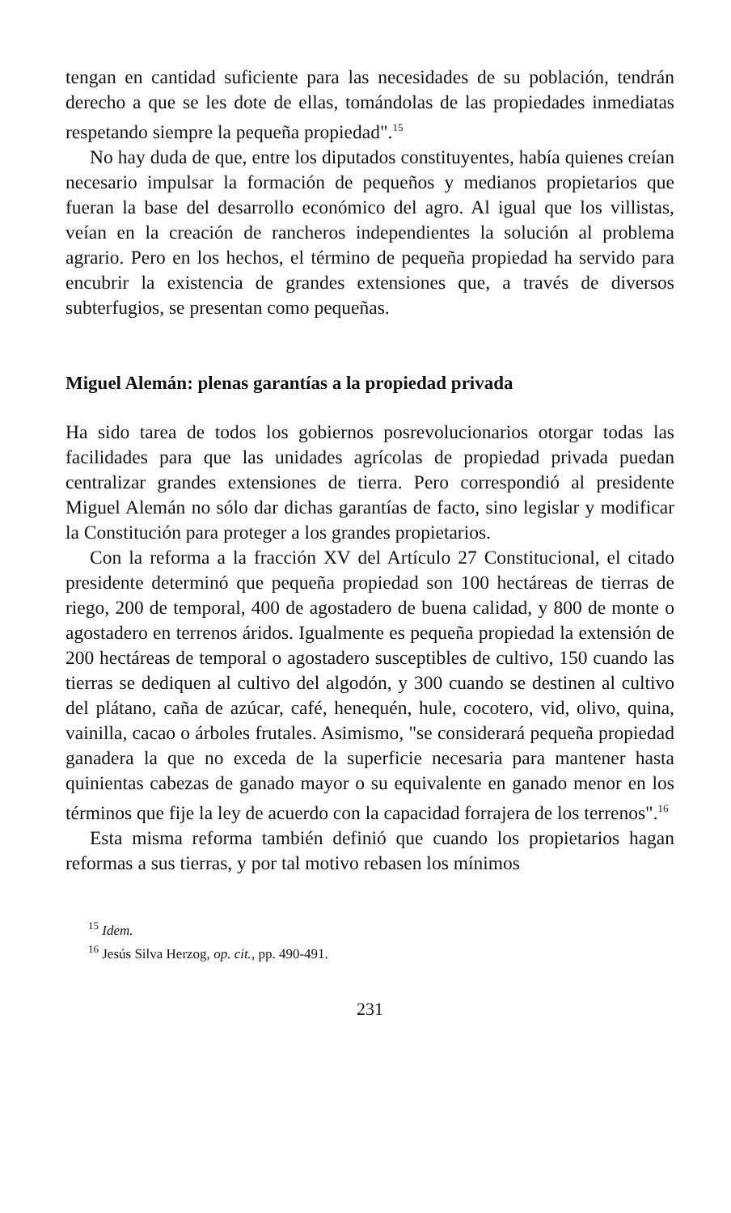tengan en cantidad suficiente para las necesidades de su población, tendrán derecho a que se les dote de ellas, tomándolas de las propiedades inmediatas respetando siempre la pequeña propiedad".<sup>15</sup>
No hay duda de que, entre los diputados constituyentes, había quienes creían necesario impulsar la formación de pequeños y medianos propietarios que fueran la base del desarrollo económico del agro. Al igual que los villistas, veían en la creación de rancheros independientes la solución al problema agrario. Pero en los hechos, el término de pequeña propiedad ha servido para encubrir la existencia de grandes extensiones que, a través de diversos subterfugios, se presentan como pequeñas.
Miguel Alemán: plenas garantías a la propiedad privada
Ha sido tarea de todos los gobiernos posrevolucionarios otorgar todas las facilidades para que las unidades agrícolas de propiedad privada puedan centralizar grandes extensiones de tierra. Pero correspondió al presidente Miguel Alemán no sólo dar dichas garantías de facto, sino legislar y modificar la Constitución para proteger a los grandes propietarios.
Con la reforma a la fracción XV del Artículo 27 Constitucional, el citado presidente determinó que pequeña propiedad son 100 hectáreas de tierras de riego, 200 de temporal, 400 de agostadero de buena calidad, y 800 de monte o agostadero en terrenos áridos. Igualmente es pequeña propiedad la extensión de 200 hectáreas de temporal o agostadero susceptibles de cultivo, 150 cuando las tierras se dediquen al cultivo del algodón, y 300 cuando se destinen al cultivo del plátano, caña de azúcar, café, henequén, hule, cocotero, vid, olivo, quina, vainilla, cacao o árboles frutales. Asimismo, "se considerará pequeña propiedad ganadera la que no exceda de la superficie necesaria para mantener hasta quinientas cabezas de ganado mayor o su equivalente en ganado menor en los términos que fije la ley de acuerdo con la capacidad forrajera de los terrenos".<sup>16</sup>
Esta misma reforma también definió que cuando los propietarios hagan reformas a sus tierras, y por tal motivo rebasen los mínimos
<sup>15</sup> Idem.
<sup>16</sup> Jesús Silva Herzog, op. cit., pp. 490-491.
231